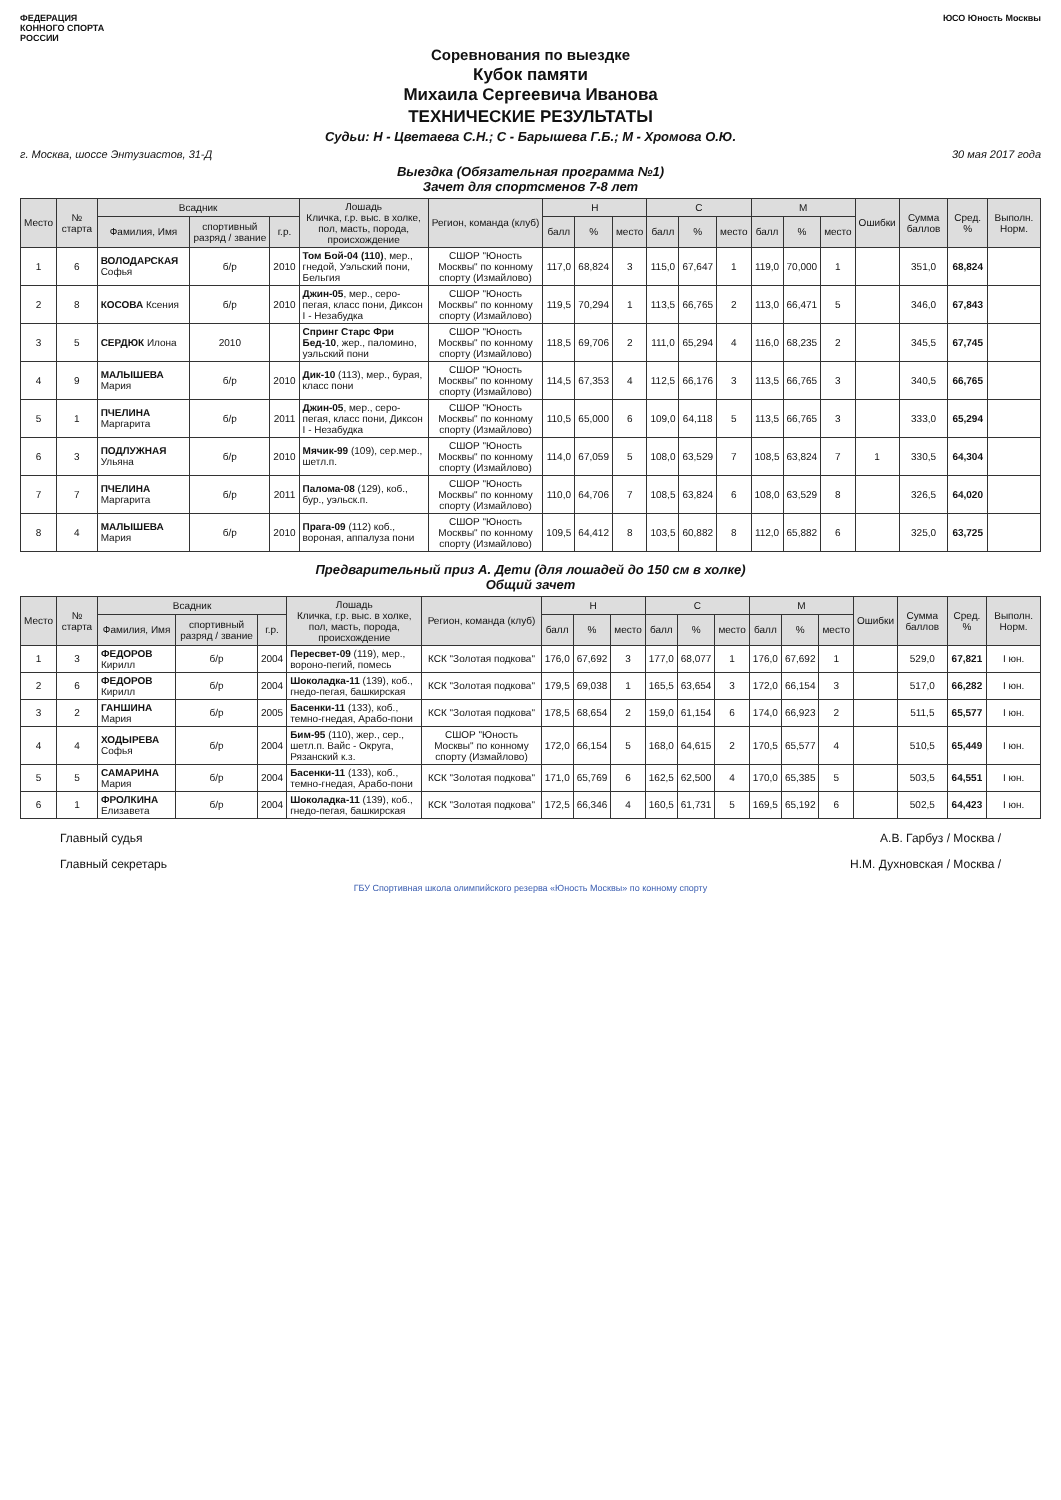ФЕДЕРАЦИЯ
КОННОГО СПОРТА
РОССИИ
ЮСО Юность Москвы
Соревнования по выездке
Кубок памяти
Михаила Сергеевича Иванова
ТЕХНИЧЕСКИЕ РЕЗУЛЬТАТЫ
Судьи: Н - Цветаева С.Н.; С - Барышева Г.Б.; М - Хромова О.Ю.
г. Москва, шоссе Энтузиастов, 31-Д 30 мая 2017 года
Выездка (Обязательная программа №1)
Зачет для спортсменов 7-8 лет
| Место | № старта | Всадник | | | Лошадь Кличка, г.р. выс. в холке, пол, масть, порода, происхождение | Регион, команда (клуб) | Н | | | С | | | М | | | Ошибки | Сумма баллов | Сред. % | Выполн. Норм. |
| --- | --- | --- | --- | --- | --- | --- | --- | --- | --- | --- | --- | --- | --- | --- | --- | --- | --- | --- | --- |
| | | Фамилия, Имя | спортивный разряд / звание | г.р. | | | балл | % | место | балл | % | место | балл | % | место | | | | |
| 1 | 6 | ВОЛОДАРСКАЯ Софья | б/р | 2010 | Том Бой-04 (110) , мер., гнедой, Уэльский пони, Бельгия | СШОР "Юность Москвы" по конному спорту (Измайлово) | 117,0 | 68,824 | 3 | 115,0 | 67,647 | 1 | 119,0 | 70,000 | 1 | | 351,0 | 68,824 | |
| 2 | 8 | КОСОВА Ксения | б/р | 2010 | Джин-05 , мер., серо-пегая, класс пони, Диксон I - Незабудка | СШОР "Юность Москвы" по конному спорту (Измайлово) | 119,5 | 70,294 | 1 | 113,5 | 66,765 | 2 | 113,0 | 66,471 | 5 | | 346,0 | 67,843 | |
| 3 | 5 | СЕРДЮК Илона | 2010 | | Спринг Старс Фри Бед-10 , жер., паломино, уэльский пони | СШОР "Юность Москвы" по конному спорту (Измайлово) | 118,5 | 69,706 | 2 | 111,0 | 65,294 | 4 | 116,0 | 68,235 | 2 | | 345,5 | 67,745 | |
| 4 | 9 | МАЛЫШЕВА Мария | б/р | 2010 | Дик-10 (113), мер., бурая, класс пони | СШОР "Юность Москвы" по конному спорту (Измайлово) | 114,5 | 67,353 | 4 | 112,5 | 66,176 | 3 | 113,5 | 66,765 | 3 | | 340,5 | 66,765 | |
| 5 | 1 | ПЧЕЛИНА Маргарита | б/р | 2011 | Джин-05 , мер., серо-пегая, класс пони, Диксон I - Незабудка | СШОР "Юность Москвы" по конному спорту (Измайлово) | 110,5 | 65,000 | 6 | 109,0 | 64,118 | 5 | 113,5 | 66,765 | 3 | | 333,0 | 65,294 | |
| 6 | 3 | ПОДЛУЖНАЯ Ульяна | б/р | 2010 | Мячик-99 (109), сер.мер., шетл.п. | СШОР "Юность Москвы" по конному спорту (Измайлово) | 114,0 | 67,059 | 5 | 108,0 | 63,529 | 7 | 108,5 | 63,824 | 7 | 1 | 330,5 | 64,304 | |
| 7 | 7 | ПЧЕЛИНА Маргарита | б/р | 2011 | Палома-08 (129), коб., бур., уэльск.п. | СШОР "Юность Москвы" по конному спорту (Измайлово) | 110,0 | 64,706 | 7 | 108,5 | 63,824 | 6 | 108,0 | 63,529 | 8 | | 326,5 | 64,020 | |
| 8 | 4 | МАЛЫШЕВА Мария | б/р | 2010 | Прага-09 (112) коб., вороная, аппалуза пони | СШОР "Юность Москвы" по конному спорту (Измайлово) | 109,5 | 64,412 | 8 | 103,5 | 60,882 | 8 | 112,0 | 65,882 | 6 | | 325,0 | 63,725 | |
Предварительный приз А. Дети (для лошадей до 150 см в холке)
Общий зачет
| Место | № старта | Всадник | | | Лошадь Кличка, г.р. выс. в холке, пол, масть, порода, происхождение | Регион, команда (клуб) | Н | | | С | | | М | | | Ошибки | Сумма баллов | Сред. % | Выполн. Норм. |
| --- | --- | --- | --- | --- | --- | --- | --- | --- | --- | --- | --- | --- | --- | --- | --- | --- | --- | --- | --- |
| | | Фамилия, Имя | спортивный разряд / звание | г.р. | | | балл | % | место | балл | % | место | балл | % | место | | | | |
| 1 | 3 | ФЕДОРОВ Кирилл | б/р | 2004 | Пересвет-09 (119), мер., вороно-пегий, помесь | КСК "Золотая подкова" | 176,0 | 67,692 | 3 | 177,0 | 68,077 | 1 | 176,0 | 67,692 | 1 | | 529,0 | 67,821 | I юн. |
| 2 | 6 | ФЕДОРОВ Кирилл | б/р | 2004 | Шоколадка-11 (139), коб., гнедо-пегая, башкирская | КСК "Золотая подкова" | 179,5 | 69,038 | 1 | 165,5 | 63,654 | 3 | 172,0 | 66,154 | 3 | | 517,0 | 66,282 | I юн. |
| 3 | 2 | ГАНШИНА Мария | б/р | 2005 | Басенки-11 (133), коб., темно-гнедая, Арабо-пони | КСК "Золотая подкова" | 178,5 | 68,654 | 2 | 159,0 | 61,154 | 6 | 174,0 | 66,923 | 2 | | 511,5 | 65,577 | I юн. |
| 4 | 4 | ХОДЫРЕВА Софья | б/р | 2004 | Бим-95 (110), жер., сер., шетл.п. Вайс - Округа, Рязанский к.з. | СШОР "Юность Москвы" по конному спорту (Измайлово) | 172,0 | 66,154 | 5 | 168,0 | 64,615 | 2 | 170,5 | 65,577 | 4 | | 510,5 | 65,449 | I юн. |
| 5 | 5 | САМАРИНА Мария | б/р | 2004 | Басенки-11 (133), коб., темно-гнедая, Арабо-пони | КСК "Золотая подкова" | 171,0 | 65,769 | 6 | 162,5 | 62,500 | 4 | 170,0 | 65,385 | 5 | | 503,5 | 64,551 | I юн. |
| 6 | 1 | ФРОЛКИНА Елизавета | б/р | 2004 | Шоколадка-11 (139), коб., гнедо-пегая, башкирская | КСК "Золотая подкова" | 172,5 | 66,346 | 4 | 160,5 | 61,731 | 5 | 169,5 | 65,192 | 6 | | 502,5 | 64,423 | I юн. |
Главный судья А.В. Гарбуз / Москва /
Главный секретарь Н.М. Духновская / Москва /
ГБУ Спортивная школа олимпийского резерва «Юность Москвы» по конному спорту